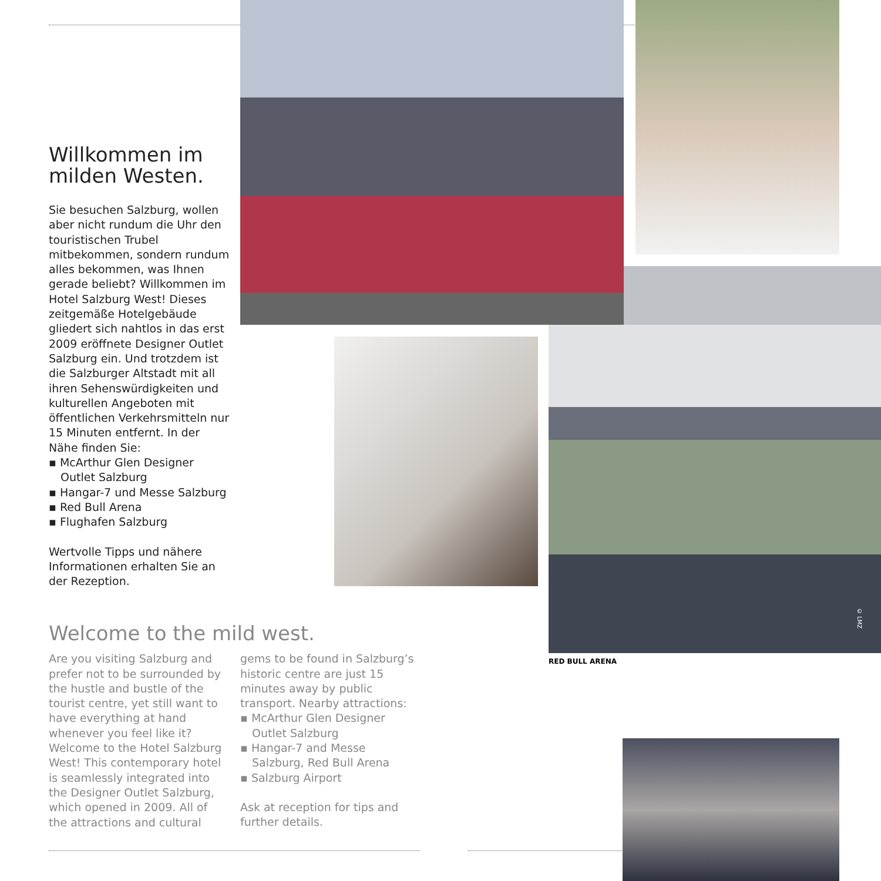Willkommen im milden Westen.
Sie besuchen Salzburg, wollen aber nicht rundum die Uhr den touristischen Trubel mitbekommen, sondern rundum alles bekommen, was Ihnen gerade beliebt? Willkommen im Hotel Salzburg West! Dieses zeitgemäße Hotelgebäude gliedert sich nahtlos in das erst 2009 eröffnete Designer Outlet Salzburg ein. Und trotzdem ist die Salzburger Altstadt mit all ihren Sehenswürdigkeiten und kulturellen Angeboten mit öffentlichen Verkehrsmitteln nur 15 Minuten entfernt. In der Nähe finden Sie:
▪ McArthur Glen Designer Outlet Salzburg
▪ Hangar-7 und Messe Salzburg
▪ Red Bull Arena
▪ Flughafen Salzburg
Wertvolle Tipps und nähere Informationen erhalten Sie an der Rezeption.
Welcome to the mild west.
Are you visiting Salzburg and prefer not to be surrounded by the hustle and bustle of the tourist centre, yet still want to have everything at hand whenever you feel like it? Welcome to the Hotel Salzburg West! This contemporary hotel is seamlessly integrated into the Designer Outlet Salzburg, which opened in 2009. All of the attractions and cultural gems to be found in Salzburg’s historic centre are just 15 minutes away by public transport. Nearby attractions:
▪ McArthur Glen Designer Outlet Salzburg
▪ Hangar-7 and Messe Salzburg, Red Bull Arena
▪ Salzburg Airport
Ask at reception for tips and further details.
RED BULL ARENA
© LMZ